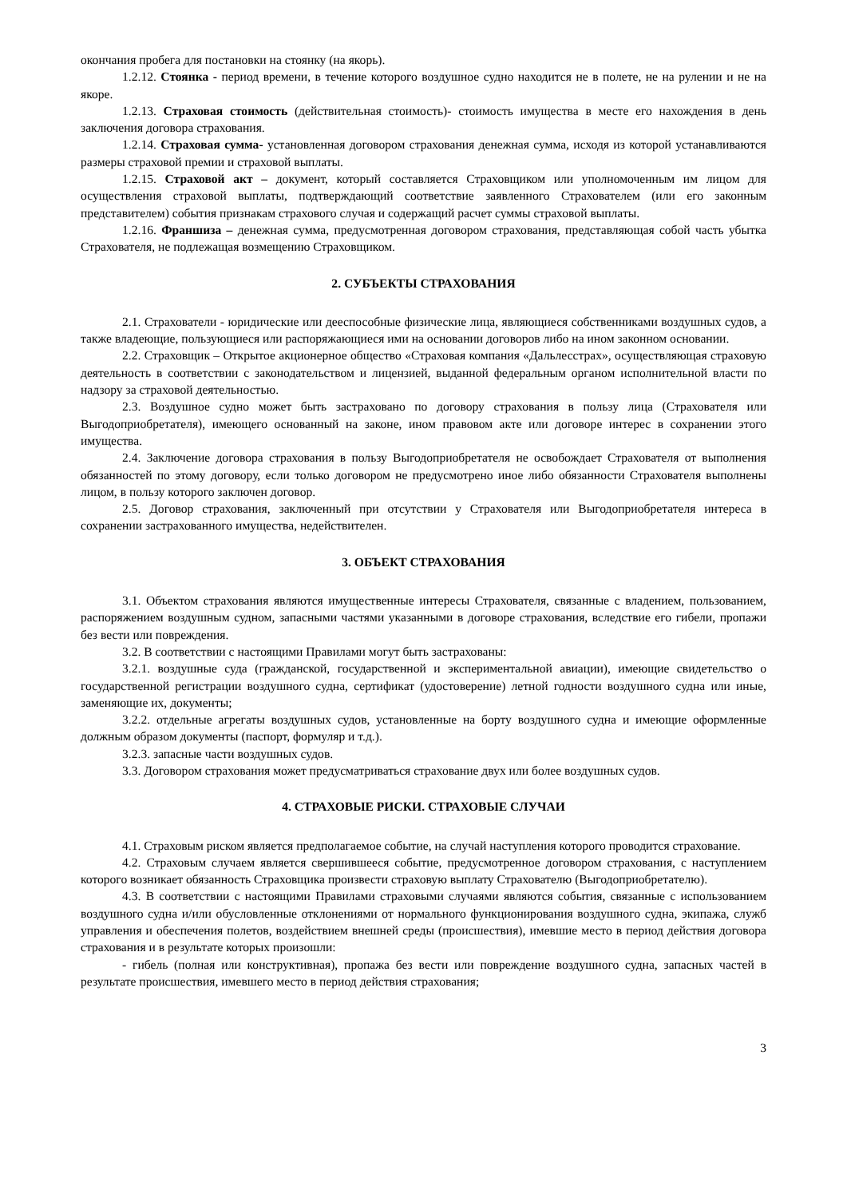окончания пробега для постановки на стоянку (на якорь).
1.2.12. Стоянка - период времени, в течение которого воздушное судно находится не в полете, не на рулении и не на якоре.
1.2.13. Страховая стоимость (действительная стоимость)- стоимость имущества в месте его нахождения в день заключения договора страхования.
1.2.14. Страховая сумма- установленная договором страхования денежная сумма, исходя из которой устанавливаются размеры страховой премии и страховой выплаты.
1.2.15. Страховой акт – документ, который составляется Страховщиком или уполномоченным им лицом для осуществления страховой выплаты, подтверждающий соответствие заявленного Страхователем (или его законным представителем) события признакам страхового случая и содержащий расчет суммы страховой выплаты.
1.2.16. Франшиза – денежная сумма, предусмотренная договором страхования, представляющая собой часть убытка Страхователя, не подлежащая возмещению Страховщиком.
2. СУБЪЕКТЫ СТРАХОВАНИЯ
2.1. Страхователи - юридические или дееспособные физические лица, являющиеся собственниками воздушных судов, а также владеющие, пользующиеся или распоряжающиеся ими на основании договоров либо на ином законном основании.
2.2. Страховщик – Открытое акционерное общество «Страховая компания «Дальлесстрах», осуществляющая страховую деятельность в соответствии с законодательством и лицензией, выданной федеральным органом исполнительной власти по надзору за страховой деятельностью.
2.3. Воздушное судно может быть застраховано по договору страхования в пользу лица (Страхователя или Выгодоприобретателя), имеющего основанный на законе, ином правовом акте или договоре интерес в сохранении этого имущества.
2.4. Заключение договора страхования в пользу Выгодоприобретателя не освобождает Страхователя от выполнения обязанностей по этому договору, если только договором не предусмотрено иное либо обязанности Страхователя выполнены лицом, в пользу которого заключен договор.
2.5. Договор страхования, заключенный при отсутствии у Страхователя или Выгодоприобретателя интереса в сохранении застрахованного имущества, недействителен.
3. ОБЪЕКТ СТРАХОВАНИЯ
3.1. Объектом страхования являются имущественные интересы Страхователя, связанные с владением, пользованием, распоряжением воздушным судном, запасными частями указанными в договоре страхования, вследствие его гибели, пропажи без вести или повреждения.
3.2. В соответствии с настоящими Правилами могут быть застрахованы:
3.2.1. воздушные суда (гражданской, государственной и экспериментальной авиации), имеющие свидетельство о государственной регистрации воздушного судна, сертификат (удостоверение) летной годности воздушного судна или иные, заменяющие их, документы;
3.2.2. отдельные агрегаты воздушных судов, установленные на борту воздушного судна и имеющие оформленные должным образом документы (паспорт, формуляр и т.д.).
3.2.3. запасные части воздушных судов.
3.3. Договором страхования может предусматриваться страхование двух или более воздушных судов.
4. СТРАХОВЫЕ РИСКИ. СТРАХОВЫЕ СЛУЧАИ
4.1. Страховым риском является предполагаемое событие, на случай наступления которого проводится страхование.
4.2. Страховым случаем является свершившееся событие, предусмотренное договором страхования, с наступлением которого возникает обязанность Страховщика произвести страховую выплату Страхователю (Выгодоприобретателю).
4.3. В соответствии с настоящими Правилами страховыми случаями являются события, связанные с использованием воздушного судна и/или обусловленные отклонениями от нормального функционирования воздушного судна, экипажа, служб управления и обеспечения полетов, воздействием внешней среды (происшествия), имевшие место в период действия договора страхования и в результате которых произошли:
- гибель (полная или конструктивная), пропажа без вести или повреждение воздушного судна, запасных частей в результате происшествия, имевшего место в период действия страхования;
3